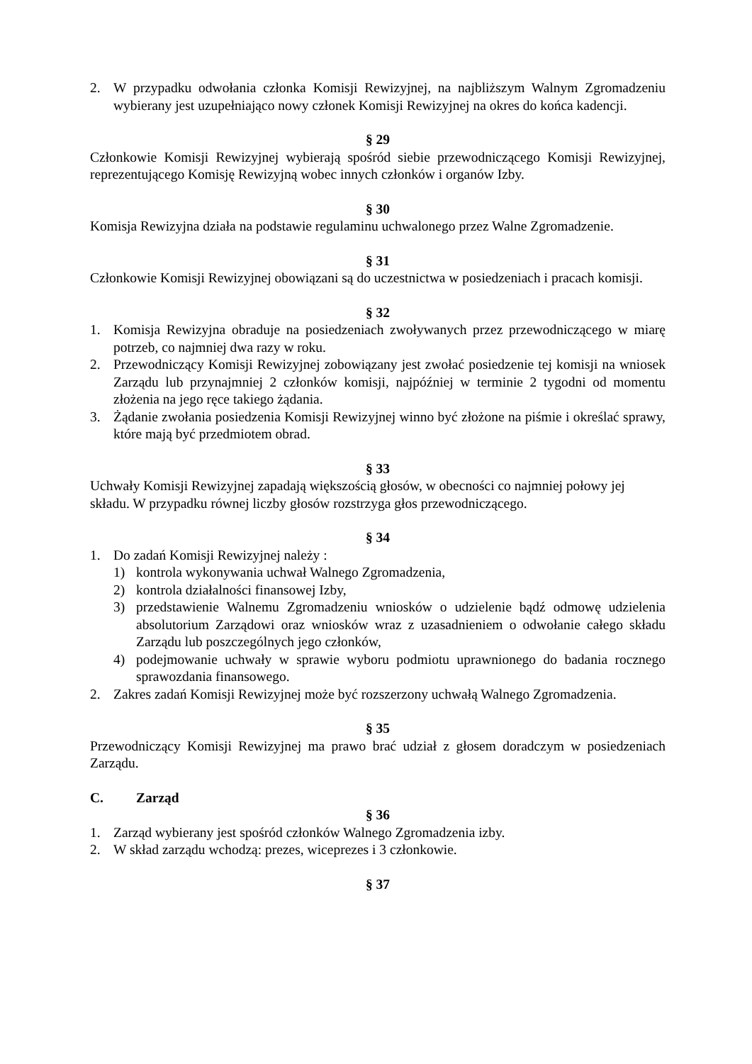2. W przypadku odwołania członka Komisji Rewizyjnej, na najbliższym Walnym Zgromadzeniu wybierany jest uzupełniająco nowy członek Komisji Rewizyjnej na okres do końca kadencji.
§ 29
Członkowie Komisji Rewizyjnej wybierają spośród siebie przewodniczącego Komisji Rewizyjnej, reprezentującego Komisję Rewizyjną wobec innych członków i organów Izby.
§ 30
Komisja Rewizyjna działa na podstawie regulaminu uchwalonego przez Walne Zgromadzenie.
§ 31
Członkowie Komisji Rewizyjnej obowiązani są do uczestnictwa w posiedzeniach i pracach komisji.
§ 32
1. Komisja Rewizyjna obraduje na posiedzeniach zwoływanych przez przewodniczącego w miarę potrzeb, co najmniej dwa razy w roku.
2. Przewodniczący Komisji Rewizyjnej zobowiązany jest zwołać posiedzenie tej komisji na wniosek Zarządu lub przynajmniej 2 członków komisji, najpóźniej w terminie 2 tygodni od momentu złożenia na jego ręce takiego żądania.
3. Żądanie zwołania posiedzenia Komisji Rewizyjnej winno być złożone na piśmie i określać sprawy, które mają być przedmiotem obrad.
§ 33
Uchwały Komisji Rewizyjnej zapadają większością głosów, w obecności co najmniej połowy jej składu. W przypadku równej liczby głosów rozstrzyga głos przewodniczącego.
§ 34
1. Do zadań Komisji Rewizyjnej należy :
1) kontrola wykonywania uchwał Walnego Zgromadzenia,
2) kontrola działalności finansowej Izby,
3) przedstawienie Walnemu Zgromadzeniu wniosków o udzielenie bądź odmowę udzielenia absolutorium Zarządowi oraz wniosków wraz z uzasadnieniem o odwołanie całego składu Zarządu lub poszczególnych jego członków,
4) podejmowanie uchwały w sprawie wyboru podmiotu uprawnionego do badania rocznego sprawozdania finansowego.
2. Zakres zadań Komisji Rewizyjnej może być rozszerzony uchwałą Walnego Zgromadzenia.
§ 35
Przewodniczący Komisji Rewizyjnej ma prawo brać udział z głosem doradczym w posiedzeniach Zarządu.
C. Zarząd
§ 36
1. Zarząd wybierany jest spośród członków Walnego Zgromadzenia izby.
2. W skład zarządu wchodzą: prezes, wiceprezes i 3 członkowie.
§ 37